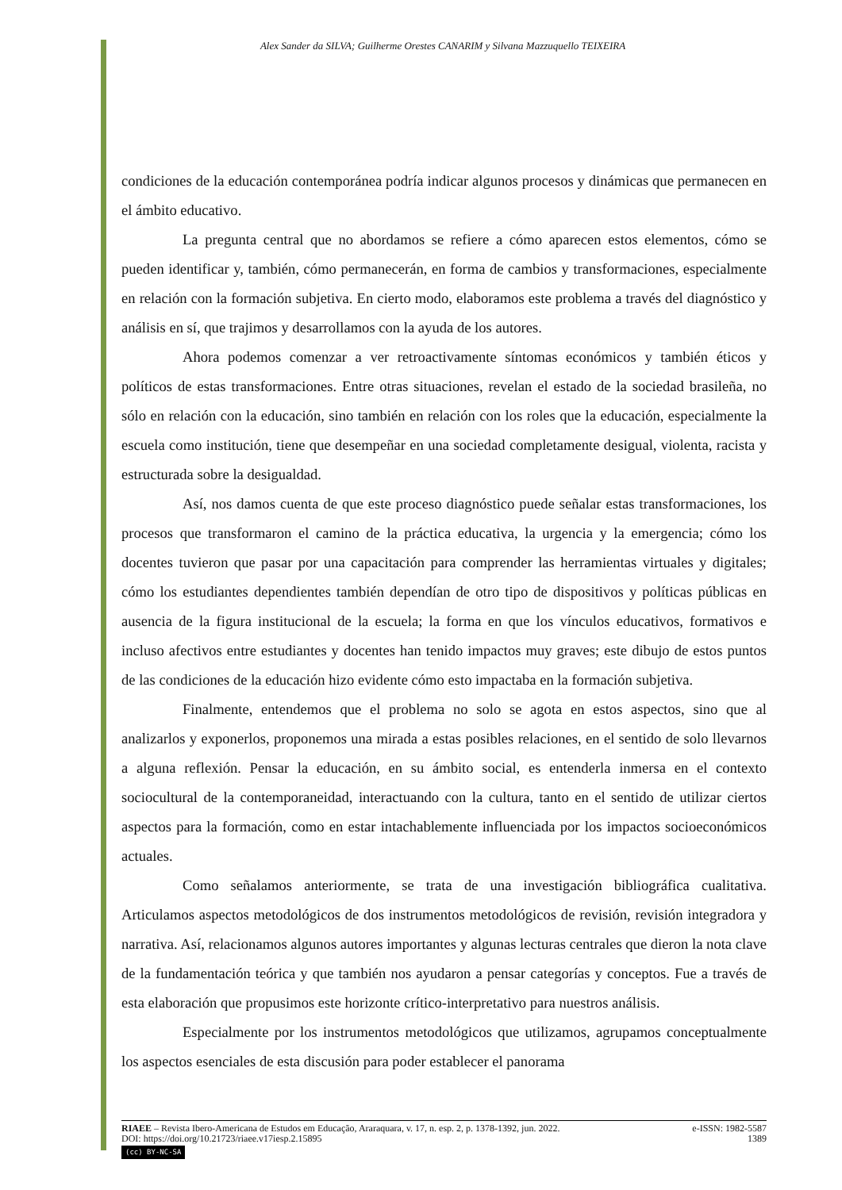Alex Sander da SILVA; Guilherme Orestes CANARIM y Silvana Mazzuquello TEIXEIRA
condiciones de la educación contemporánea podría indicar algunos procesos y dinámicas que permanecen en el ámbito educativo.
La pregunta central que no abordamos se refiere a cómo aparecen estos elementos, cómo se pueden identificar y, también, cómo permanecerán, en forma de cambios y transformaciones, especialmente en relación con la formación subjetiva. En cierto modo, elaboramos este problema a través del diagnóstico y análisis en sí, que trajimos y desarrollamos con la ayuda de los autores.
Ahora podemos comenzar a ver retroactivamente síntomas económicos y también éticos y políticos de estas transformaciones. Entre otras situaciones, revelan el estado de la sociedad brasileña, no sólo en relación con la educación, sino también en relación con los roles que la educación, especialmente la escuela como institución, tiene que desempeñar en una sociedad completamente desigual, violenta, racista y estructurada sobre la desigualdad.
Así, nos damos cuenta de que este proceso diagnóstico puede señalar estas transformaciones, los procesos que transformaron el camino de la práctica educativa, la urgencia y la emergencia; cómo los docentes tuvieron que pasar por una capacitación para comprender las herramientas virtuales y digitales; cómo los estudiantes dependientes también dependían de otro tipo de dispositivos y políticas públicas en ausencia de la figura institucional de la escuela; la forma en que los vínculos educativos, formativos e incluso afectivos entre estudiantes y docentes han tenido impactos muy graves; este dibujo de estos puntos de las condiciones de la educación hizo evidente cómo esto impactaba en la formación subjetiva.
Finalmente, entendemos que el problema no solo se agota en estos aspectos, sino que al analizarlos y exponerlos, proponemos una mirada a estas posibles relaciones, en el sentido de solo llevarnos a alguna reflexión. Pensar la educación, en su ámbito social, es entenderla inmersa en el contexto sociocultural de la contemporaneidad, interactuando con la cultura, tanto en el sentido de utilizar ciertos aspectos para la formación, como en estar intachablemente influenciada por los impactos socioeconómicos actuales.
Como señalamos anteriormente, se trata de una investigación bibliográfica cualitativa. Articulamos aspectos metodológicos de dos instrumentos metodológicos de revisión, revisión integradora y narrativa. Así, relacionamos algunos autores importantes y algunas lecturas centrales que dieron la nota clave de la fundamentación teórica y que también nos ayudaron a pensar categorías y conceptos. Fue a través de esta elaboración que propusimos este horizonte crítico-interpretativo para nuestros análisis.
Especialmente por los instrumentos metodológicos que utilizamos, agrupamos conceptualmente los aspectos esenciales de esta discusión para poder establecer el panorama
RIAEE – Revista Ibero-Americana de Estudos em Educação, Araraquara, v. 17, n. esp. 2, p. 1378-1392, jun. 2022. e-ISSN: 1982-5587
DOI: https://doi.org/10.21723/riaee.v17iesp.2.15895 1389
(cc) BY-NC-SA